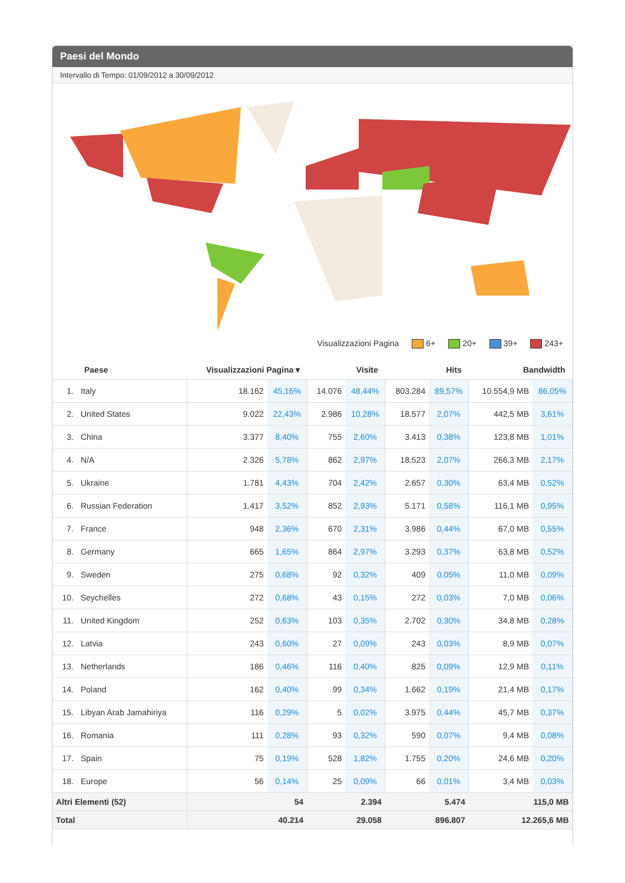Paesi del Mondo
Intervallo di Tempo: 01/09/2012 a 30/09/2012
Visualizzazioni Pagina 6+ 20+ 39+ 243+
| | Paese | Visualizzazioni Pagina ▾ | | Visite | | Hits | | Bandwidth | |
| --- | --- | --- | --- | --- | --- | --- | --- | --- | --- |
| 1. | Italy | 18.162 | 45,16% | 14.076 | 48,44% | 803.284 | 89,57% | 10.554,9 MB | 86,05% |
| 2. | United States | 9.022 | 22,43% | 2.986 | 10,28% | 18.577 | 2,07% | 442,5 MB | 3,61% |
| 3. | China | 3.377 | 8,40% | 755 | 2,60% | 3.413 | 0,38% | 123,8 MB | 1,01% |
| 4. | N/A | 2.326 | 5,78% | 862 | 2,97% | 18.523 | 2,07% | 266,3 MB | 2,17% |
| 5. | Ukraine | 1.781 | 4,43% | 704 | 2,42% | 2.657 | 0,30% | 63,4 MB | 0,52% |
| 6. | Russian Federation | 1.417 | 3,52% | 852 | 2,93% | 5.171 | 0,58% | 116,1 MB | 0,95% |
| 7. | France | 948 | 2,36% | 670 | 2,31% | 3.986 | 0,44% | 67,0 MB | 0,55% |
| 8. | Germany | 665 | 1,65% | 864 | 2,97% | 3.293 | 0,37% | 63,8 MB | 0,52% |
| 9. | Sweden | 275 | 0,68% | 92 | 0,32% | 409 | 0,05% | 11,0 MB | 0,09% |
| 10. | Seychelles | 272 | 0,68% | 43 | 0,15% | 272 | 0,03% | 7,0 MB | 0,06% |
| 11. | United Kingdom | 252 | 0,63% | 103 | 0,35% | 2.702 | 0,30% | 34,8 MB | 0,28% |
| 12. | Latvia | 243 | 0,60% | 27 | 0,09% | 243 | 0,03% | 8,9 MB | 0,07% |
| 13. | Netherlands | 186 | 0,46% | 116 | 0,40% | 825 | 0,09% | 12,9 MB | 0,11% |
| 14. | Poland | 162 | 0,40% | 99 | 0,34% | 1.662 | 0,19% | 21,4 MB | 0,17% |
| 15. | Libyan Arab Jamahiriya | 116 | 0,29% | 5 | 0,02% | 3.975 | 0,44% | 45,7 MB | 0,37% |
| 16. | Romania | 111 | 0,28% | 93 | 0,32% | 590 | 0,07% | 9,4 MB | 0,08% |
| 17. | Spain | 75 | 0,19% | 528 | 1,82% | 1.755 | 0,20% | 24,6 MB | 0,20% |
| 18. | Europe | 56 | 0,14% | 25 | 0,09% | 66 | 0,01% | 3,4 MB | 0,03% |
| Altri Elementi (52) | | 54 | | 2.394 | | 5.474 | | 115,0 MB | |
| Total | | 40.214 | | 29.058 | | 896.807 | | 12.265,6 MB | |